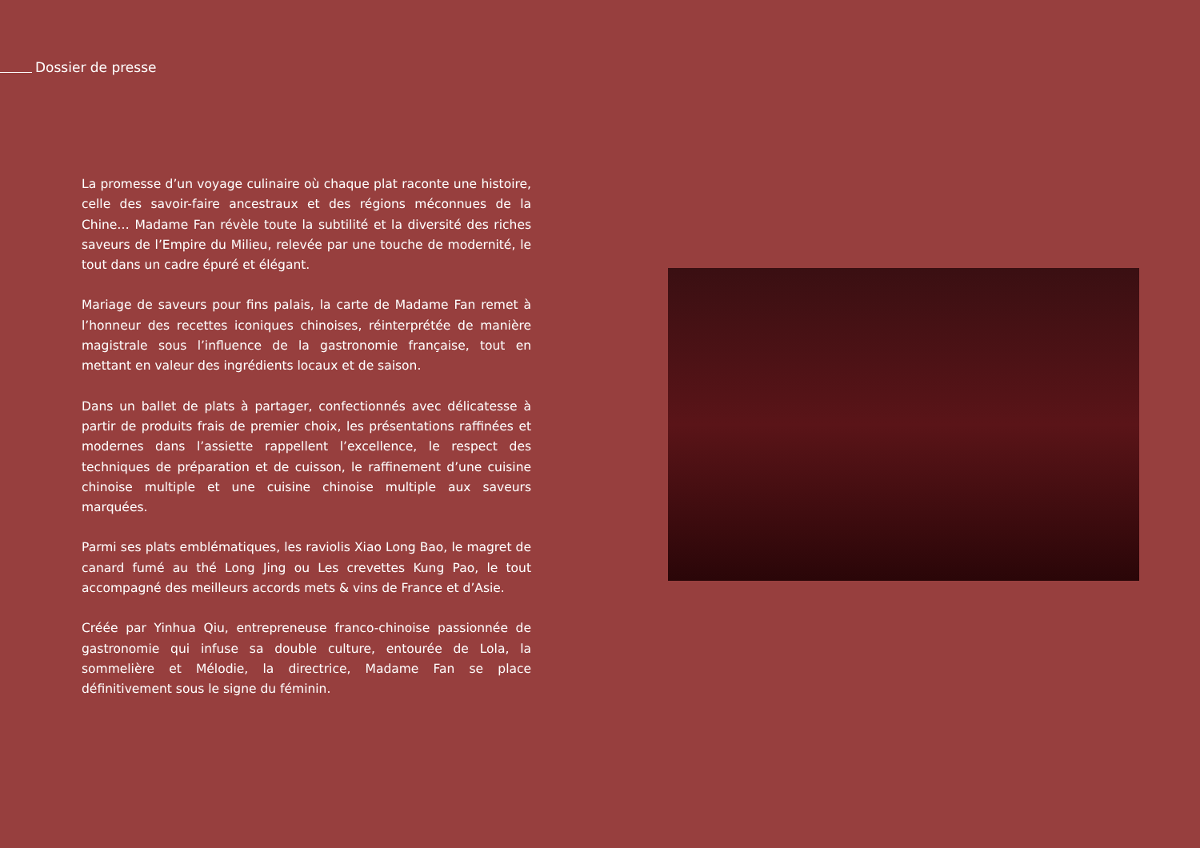Dossier de presse
La promesse d’un voyage culinaire où chaque plat raconte une histoire, celle des savoir-faire ancestraux et des régions méconnues de la Chine… Madame Fan révèle toute la subtilité et la diversité des riches saveurs de l’Empire du Milieu, relevée par une touche de modernité, le tout dans un cadre épuré et élégant.
Mariage de saveurs pour fins palais, la carte de Madame Fan remet à l’honneur des recettes iconiques chinoises, réinterprétée de manière magistrale sous l’influence de la gastronomie française, tout en mettant en valeur des ingrédients locaux et de saison.
Dans un ballet de plats à partager, confectionnés avec délicatesse à partir de produits frais de premier choix, les présentations raffinées et modernes dans l’assiette rappellent l’excellence, le respect des techniques de préparation et de cuisson, le raffinement d’une cuisine chinoise multiple et une cuisine chinoise multiple aux saveurs marquées.
Parmi ses plats emblématiques, les raviolis Xiao Long Bao, le magret de canard fumé au thé Long Jing ou Les crevettes Kung Pao, le tout accompagné des meilleurs accords mets & vins de France et d’Asie.
Créée par Yinhua Qiu, entrepreneuse franco-chinoise passionnée de gastronomie qui infuse sa double culture, entourée de Lola, la sommelière et Mélodie, la directrice, Madame Fan se place définitivement sous le signe du féminin.